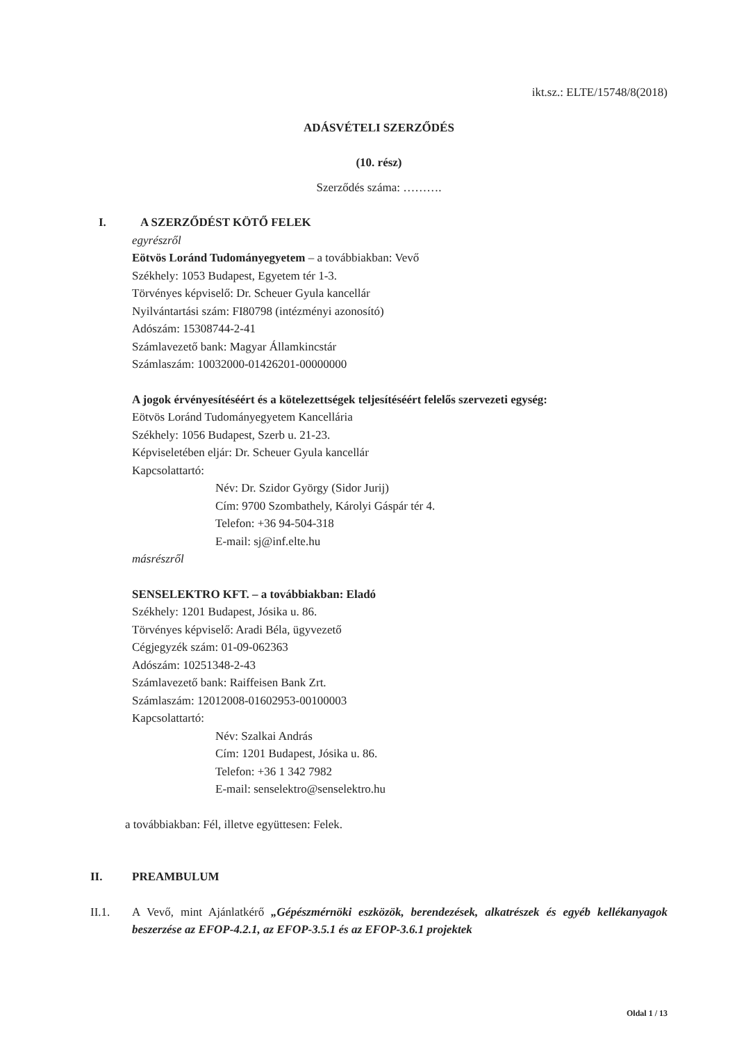ikt.sz.: ELTE/15748/8(2018)
ADÁSVÉTELI SZERZŐDÉS
(10. rész)
Szerződés száma: ……….
I. A SZERZŐDÉST KÖTŐ FELEK
egyrészről
Eötvös Loránd Tudományegyetem – a továbbiakban: Vevő
Székhely: 1053 Budapest, Egyetem tér 1-3.
Törvényes képviselő: Dr. Scheuer Gyula kancellár
Nyilvántartási szám: FI80798 (intézményi azonosító)
Adószám: 15308744-2-41
Számlavezető bank: Magyar Államkincstár
Számlaszám: 10032000-01426201-00000000
A jogok érvényesítéséért és a kötelezettségek teljesítéséért felelős szervezeti egység:
Eötvös Loránd Tudományegyetem Kancellária
Székhely: 1056 Budapest, Szerb u. 21-23.
Képviseletében eljár: Dr. Scheuer Gyula kancellár
Kapcsolattartó:
Név: Dr. Szidor György (Sidor Jurij)
Cím: 9700 Szombathely, Károlyi Gáspár tér 4.
Telefon: +36 94-504-318
E-mail: sj@inf.elte.hu
másrészről
SENSELEKTRO KFT. – a továbbiakban: Eladó
Székhely: 1201 Budapest, Jósika u. 86.
Törvényes képviselő: Aradi Béla, ügyvezető
Cégjegyzék szám: 01-09-062363
Adószám: 10251348-2-43
Számlavezető bank: Raiffeisen Bank Zrt.
Számlaszám: 12012008-01602953-00100003
Kapcsolattartó:
Név: Szalkai András
Cím: 1201 Budapest, Jósika u. 86.
Telefon: +36 1 342 7982
E-mail: senselektro@senselektro.hu
a továbbiakban: Fél, illetve együttesen: Felek.
II. PREAMBULUM
II.1. A Vevő, mint Ajánlatkérő „Gépészmérnöki eszközök, berendezések, alkatrészek és egyéb kellékanyagok beszerzése az EFOP-4.2.1, az EFOP-3.5.1 és az EFOP-3.6.1 projektek
Oldal 1 / 13